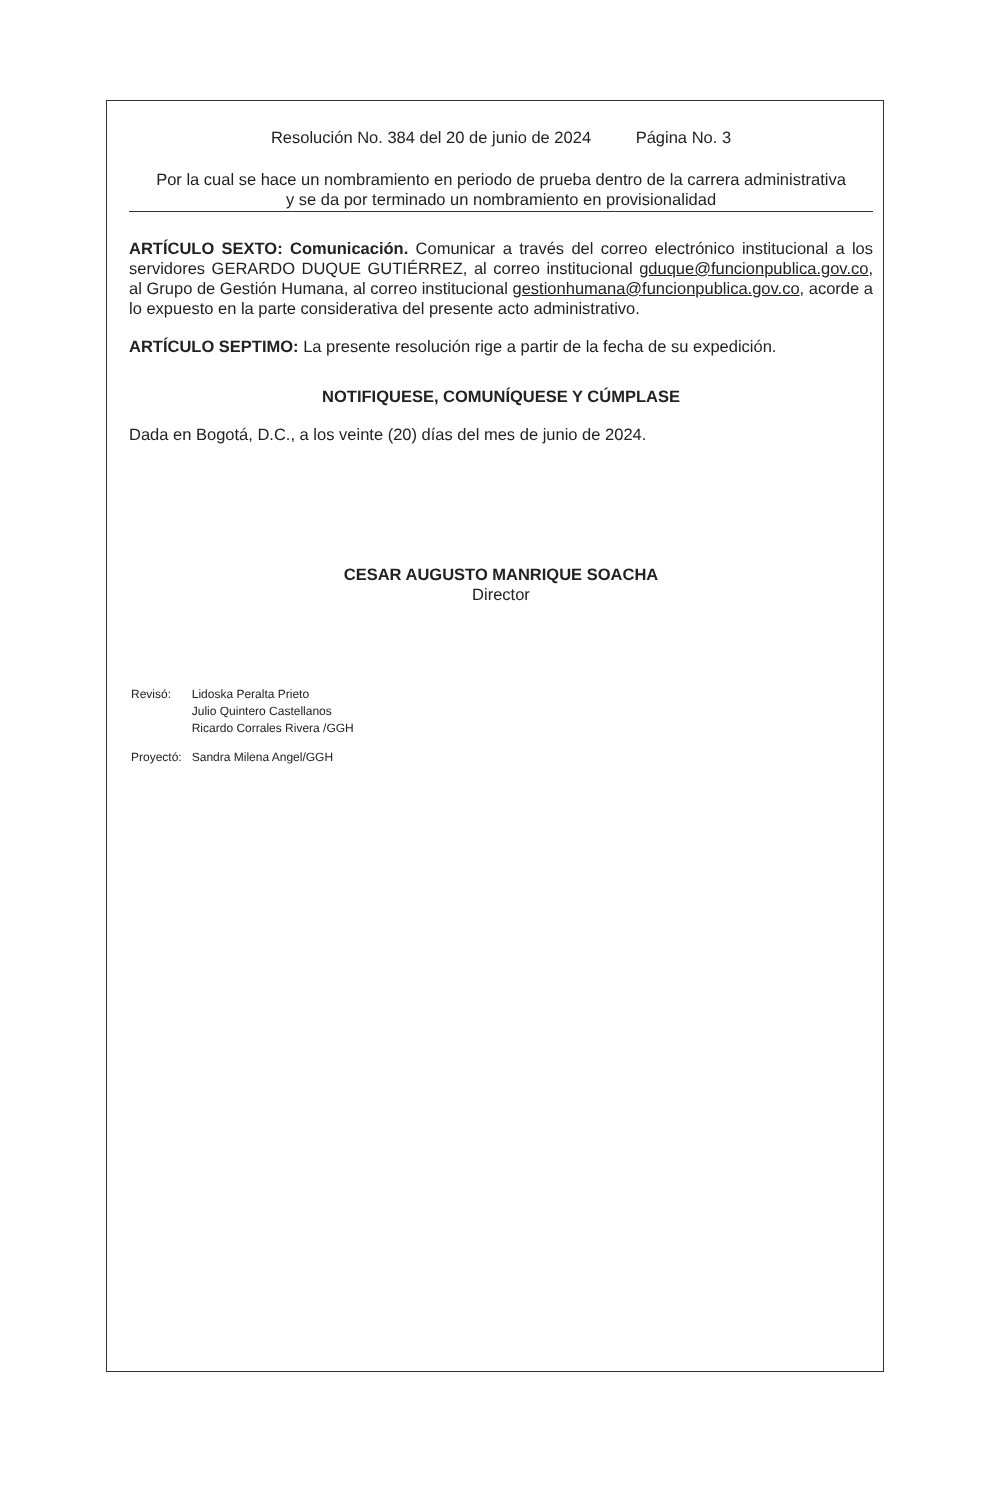Resolución No. 384 del 20 de junio de 2024 Página No. 3
Por la cual se hace un nombramiento en periodo de prueba dentro de la carrera administrativa
y se da por terminado un nombramiento en provisionalidad
ARTÍCULO SEXTO: Comunicación. Comunicar a través del correo electrónico institucional a los servidores GERARDO DUQUE GUTIÉRREZ, al correo institucional gduque@funcionpublica.gov.co, al Grupo de Gestión Humana, al correo institucional gestionhumana@funcionpublica.gov.co, acorde a lo expuesto en la parte considerativa del presente acto administrativo.
ARTÍCULO SEPTIMO: La presente resolución rige a partir de la fecha de su expedición.
NOTIFIQUESE, COMUNÍQUESE Y CÚMPLASE
Dada en Bogotá, D.C., a los veinte (20) días del mes de junio de 2024.
CESAR AUGUSTO MANRIQUE SOACHA
Director
| Revisó: | Lidoska Peralta Prieto Julio Quintero Castellanos Ricardo Corrales Rivera /GGH |
| Proyectó: | Sandra Milena Angel/GGH |